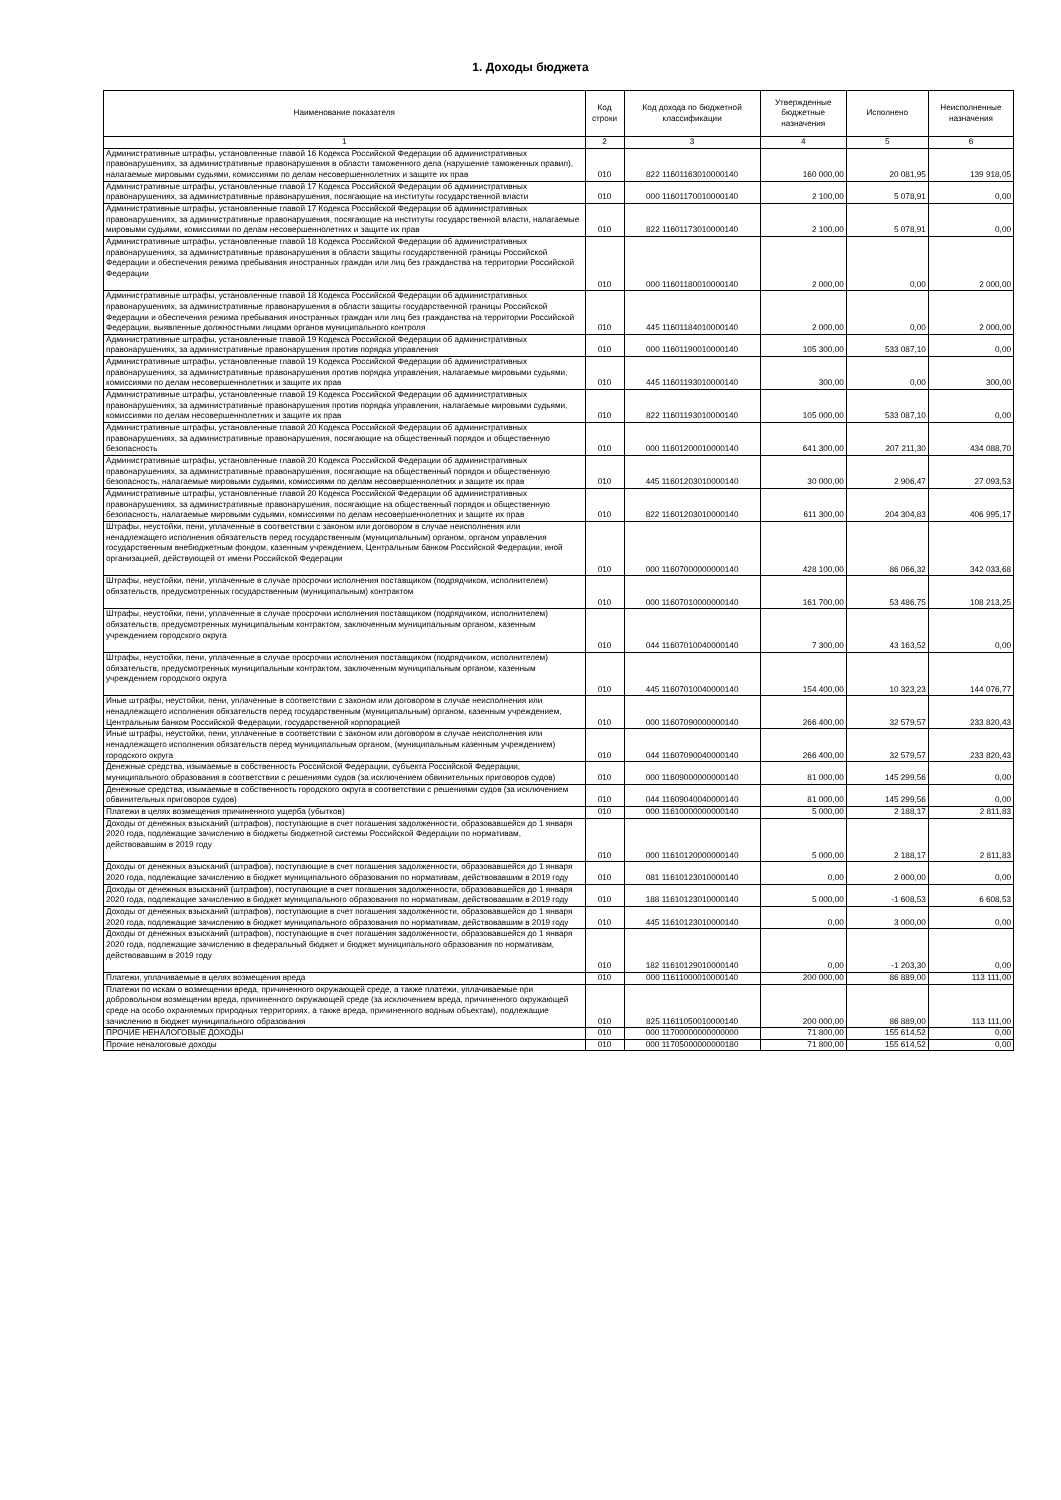1. Доходы бюджета
| Наименование показателя | Код строки | Код дохода по бюджетной классификации | Утвержденные бюджетные назначения | Исполнено | Неисполненные назначения |
| --- | --- | --- | --- | --- | --- |
| 1 | 2 | 3 | 4 | 5 | 6 |
| Административные штрафы, установленные главой 16 Кодекса Российской Федерации об административных правонарушениях, за административные правонарушения в области таможенного дела (нарушение таможенных правил), налагаемые мировыми судьями, комиссиями по делам несовершеннолетних и защите их прав | 010 | 822 11601163010000140 | 160 000,00 | 20 081,95 | 139 918,05 |
| Административные штрафы, установленные главой 17 Кодекса Российской Федерации об административных правонарушениях, за административные правонарушения, посягающие на институты государственной власти | 010 | 000 11601170010000140 | 2 100,00 | 5 078,91 | 0,00 |
| Административные штрафы, установленные главой 17 Кодекса Российской Федерации об административных правонарушениях, за административные правонарушения, посягающие на институты государственной власти, налагаемые мировыми судьями, комиссиями по делам несовершеннолетних и защите их прав | 010 | 822 11601173010000140 | 2 100,00 | 5 078,91 | 0,00 |
| Административные штрафы, установленные главой 18 Кодекса Российской Федерации об административных правонарушениях, за административные правонарушения в области защиты государственной границы Российской Федерации и обеспечения режима пребывания иностранных граждан или лиц без гражданства на территории Российской Федерации | 010 | 000 11601180010000140 | 2 000,00 | 0,00 | 2 000,00 |
| Административные штрафы, установленные главой 18 Кодекса Российской Федерации об административных правонарушениях, за административные правонарушения в области защиты государственной границы Российской Федерации и обеспечения режима пребывания иностранных граждан или лиц без гражданства на территории Российской Федерации, выявленные должностными лицами органов муниципального контроля | 010 | 445 11601184010000140 | 2 000,00 | 0,00 | 2 000,00 |
| Административные штрафы, установленные главой 19 Кодекса Российской Федерации об административных правонарушениях, за административные правонарушения против порядка управления | 010 | 000 11601190010000140 | 105 300,00 | 533 087,10 | 0,00 |
| Административные штрафы, установленные главой 19 Кодекса Российской Федерации об административных правонарушениях, за административные правонарушения против порядка управления, налагаемые мировыми судьями, комиссиями по делам несовершеннолетних и защите их прав | 010 | 445 11601193010000140 | 300,00 | 0,00 | 300,00 |
| Административные штрафы, установленные главой 19 Кодекса Российской Федерации об административных правонарушениях, за административные правонарушения против порядка управления, налагаемые мировыми судьями, комиссиями по делам несовершеннолетних и защите их прав | 010 | 822 11601193010000140 | 105 000,00 | 533 087,10 | 0,00 |
| Административные штрафы, установленные главой 20 Кодекса Российской Федерации об административных правонарушениях, за административные правонарушения, посягающие на общественный порядок и общественную безопасность | 010 | 000 11601200010000140 | 641 300,00 | 207 211,30 | 434 088,70 |
| Административные штрафы, установленные главой 20 Кодекса Российской Федерации об административных правонарушениях, за административные правонарушения, посягающие на общественный порядок и общественную безопасность, налагаемые мировыми судьями, комиссиями по делам несовершеннолетних и защите их прав | 010 | 445 11601203010000140 | 30 000,00 | 2 906,47 | 27 093,53 |
| Административные штрафы, установленные главой 20 Кодекса Российской Федерации об административных правонарушениях, за административные правонарушения, посягающие на общественный порядок и общественную безопасность, налагаемые мировыми судьями, комиссиями по делам несовершеннолетних и защите их прав | 010 | 822 11601203010000140 | 611 300,00 | 204 304,83 | 406 995,17 |
| Штрафы, неустойки, пени, уплаченные в соответствии с законом или договором в случае неисполнения или ненадлежащего исполнения обязательств перед государственным (муниципальным) органом, органом управления государственным внебюджетным фондом, казенным учреждением, Центральным банком Российской Федерации, иной организацией, действующей от имени Российской Федерации | 010 | 000 11607000000000140 | 428 100,00 | 86 066,32 | 342 033,68 |
| Штрафы, неустойки, пени, уплаченные в случае просрочки исполнения поставщиком (подрядчиком, исполнителем) обязательств, предусмотренных государственным (муниципальным) контрактом | 010 | 000 11607010000000140 | 161 700,00 | 53 486,75 | 108 213,25 |
| Штрафы, неустойки, пени, уплаченные в случае просрочки исполнения поставщиком (подрядчиком, исполнителем) обязательств, предусмотренных муниципальным контрактом, заключенным муниципальным органом, казенным учреждением городского округа | 010 | 044 11607010040000140 | 7 300,00 | 43 163,52 | 0,00 |
| Штрафы, неустойки, пени, уплаченные в случае просрочки исполнения поставщиком (подрядчиком, исполнителем) обязательств, предусмотренных муниципальным контрактом, заключенным муниципальным органом, казенным учреждением городского округа | 010 | 445 11607010040000140 | 154 400,00 | 10 323,23 | 144 076,77 |
| Иные штрафы, неустойки, пени, уплаченные в соответствии с законом или договором в случае неисполнения или ненадлежащего исполнения обязательств перед государственным (муниципальным) органом, казенным учреждением, Центральным банком Российской Федерации, государственной корпорацией | 010 | 000 11607090000000140 | 266 400,00 | 32 579,57 | 233 820,43 |
| Иные штрафы, неустойки, пени, уплаченные в соответствии с законом или договором в случае неисполнения или ненадлежащего исполнения обязательств перед муниципальным органом, (муниципальным казенным учреждением) городского округа | 010 | 044 11607090040000140 | 266 400,00 | 32 579,57 | 233 820,43 |
| Денежные средства, изымаемые в собственность Российской Федерации, субъекта Российской Федерации, муниципального образования в соответствии с решениями судов (за исключением обвинительных приговоров судов) | 010 | 000 11609000000000140 | 81 000,00 | 145 299,56 | 0,00 |
| Денежные средства, изымаемые в собственность городского округа в соответствии с решениями судов (за исключением обвинительных приговоров судов) | 010 | 044 11609040040000140 | 81 000,00 | 145 299,56 | 0,00 |
| Платежи в целях возмещения причиненного ущерба (убытков) | 010 | 000 11610000000000140 | 5 000,00 | 2 188,17 | 2 811,83 |
| Доходы от денежных взысканий (штрафов), поступающие в счет погашения задолженности, образовавшейся до 1 января 2020 года, подлежащие зачислению в бюджеты бюджетной системы Российской Федерации по нормативам, действовавшим в 2019 году | 010 | 000 11610120000000140 | 5 000,00 | 2 188,17 | 2 811,83 |
| Доходы от денежных взысканий (штрафов), поступающие в счет погашения задолженности, образовавшейся до 1 января 2020 года, подлежащие зачислению в бюджет муниципального образования по нормативам, действовавшим в 2019 году | 010 | 081 11610123010000140 | 0,00 | 2 000,00 | 0,00 |
| Доходы от денежных взысканий (штрафов), поступающие в счет погашения задолженности, образовавшейся до 1 января 2020 года, подлежащие зачислению в бюджет муниципального образования по нормативам, действовавшим в 2019 году | 010 | 188 11610123010000140 | 5 000,00 | -1 608,53 | 6 608,53 |
| Доходы от денежных взысканий (штрафов), поступающие в счет погашения задолженности, образовавшейся до 1 января 2020 года, подлежащие зачислению в бюджет муниципального образования по нормативам, действовавшим в 2019 году | 010 | 445 11610123010000140 | 0,00 | 3 000,00 | 0,00 |
| Доходы от денежных взысканий (штрафов), поступающие в счет погашения задолженности, образовавшейся до 1 января 2020 года, подлежащие зачислению в федеральный бюджет и бюджет муниципального образования по нормативам, действовавшим в 2019 году | 010 | 182 11610129010000140 | 0,00 | -1 203,30 | 0,00 |
| Платежи, уплачиваемые в целях возмещения вреда | 010 | 000 11611000010000140 | 200 000,00 | 86 889,00 | 113 111,00 |
| Платежи по искам о возмещении вреда, причиненного окружающей среде, а также платежи, уплачиваемые при добровольном возмещении вреда, причиненного окружающей среде (за исключением вреда, причиненного окружающей среде на особо охраняемых природных территориях, а также вреда, причиненного водным объектам), подлежащие зачислению в бюджет муниципального образования | 010 | 825 11611050010000140 | 200 000,00 | 86 889,00 | 113 111,00 |
| ПРОЧИЕ НЕНАЛОГОВЫЕ ДОХОДЫ | 010 | 000 11700000000000000 | 71 800,00 | 155 614,52 | 0,00 |
| Прочие неналоговые доходы | 010 | 000 11705000000000180 | 71 800,00 | 155 614,52 | 0,00 |